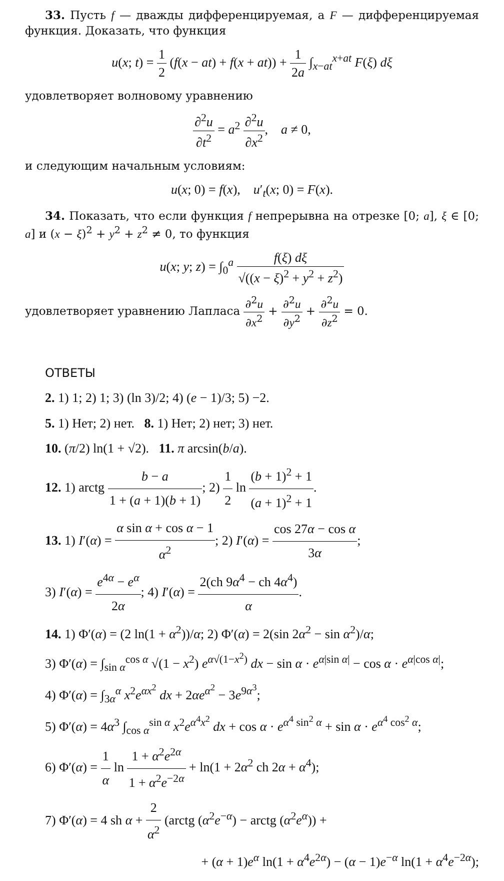33. Пусть f — дважды дифференцируемая, а F — дифференцируемая функция. Доказать, что функция
u(x; t) = 1 2 (f(x − at) + f(x + at)) + 1 2a ∫<sub>x−at</sub><sup>x+at</sup> F(ξ) dξ
удовлетворяет волновому уравнению
∂<sup>2</sup>u ∂t<sup>2</sup> = a<sup>2</sup> ∂<sup>2</sup>u ∂x<sup>2</sup>, a ≠ 0,
и следующим начальным условиям:
u(x; 0) = f(x), u′<sub>t</sub>(x; 0) = F(x).
34. Показать, что если функция f непрерывна на отрезке [0; a], ξ ∈ [0; a] и (x − ξ)<sup>2</sup> + y<sup>2</sup> + z<sup>2</sup> ≠ 0, то функция
u(x; y; z) = ∫<sub>0</sub><sup>a</sup> f(ξ) dξ √((x − ξ)<sup>2</sup> + y<sup>2</sup> + z<sup>2</sup>)
удовлетворяет уравнению Лапласа ∂<sup>2</sup>u ∂x<sup>2</sup> + ∂<sup>2</sup>u ∂y<sup>2</sup> + ∂<sup>2</sup>u ∂z<sup>2</sup> = 0.
ОТВЕТЫ
2. 1) 1; 2) 1; 3) (ln 3)/2; 4) (e − 1)/3; 5) −2.
5. 1) Нет; 2) нет. 8. 1) Нет; 2) нет; 3) нет.
10. (π/2) ln(1 + √2). 11. π arcsin(b/a).
12. 1) arctg b − a 1 + (a + 1)(b + 1); 2) 1 2 ln (b + 1)<sup>2</sup> + 1 (a + 1)<sup>2</sup> + 1.
13. 1) I′(α) = α sin α + cos α − 1 α<sup>2</sup>; 2) I′(α) = cos 27α − cos α 3α;
3) I′(α) = e<sup>4α</sup> − e<sup>α</sup> 2α; 4) I′(α) = 2(ch 9α<sup>4</sup> − ch 4α<sup>4</sup>) α.
14. 1) Φ′(α) = (2 ln(1 + α<sup>2</sup>))/α; 2) Φ′(α) = 2(sin 2α<sup>2</sup> − sin α<sup>2</sup>)/α;
3) Φ′(α) = ∫<sub>sin α</sub><sup>cos α</sup> √(1 − x<sup>2</sup>) e<sup>α√(1−x<sup>2</sup>)</sup> dx − sin α · e<sup>α|sin α|</sup> − cos α · e<sup>α|cos α|</sup>;
4) Φ′(α) = ∫<sub>3α</sub><sup>α</sup> x<sup>2</sup>e<sup>αx<sup>2</sup></sup> dx + 2αe<sup>α<sup>2</sup></sup> − 3e<sup>9α<sup>3</sup></sup>;
5) Φ′(α) = 4α<sup>3</sup> ∫<sub>cos α</sub><sup>sin α</sup> x<sup>2</sup>e<sup>α<sup>4</sup>x<sup>2</sup></sup> dx + cos α · e<sup>α<sup>4</sup> sin<sup>2</sup> α</sup> + sin α · e<sup>α<sup>4</sup> cos<sup>2</sup> α</sup>;
6) Φ′(α) = 1 α ln 1 + α<sup>2</sup>e<sup>2α</sup> 1 + α<sup>2</sup>e<sup>−2α</sup> + ln(1 + 2α<sup>2</sup> ch 2α + α<sup>4</sup>);
7) Φ′(α) = 4 sh α + 2 α<sup>2</sup> (arctg (α<sup>2</sup>e<sup>−α</sup>) − arctg (α<sup>2</sup>e<sup>α</sup>)) +
+ (α + 1)e<sup>α</sup> ln(1 + α<sup>4</sup>e<sup>2α</sup>) − (α − 1)e<sup>−α</sup> ln(1 + α<sup>4</sup>e<sup>−2α</sup>);